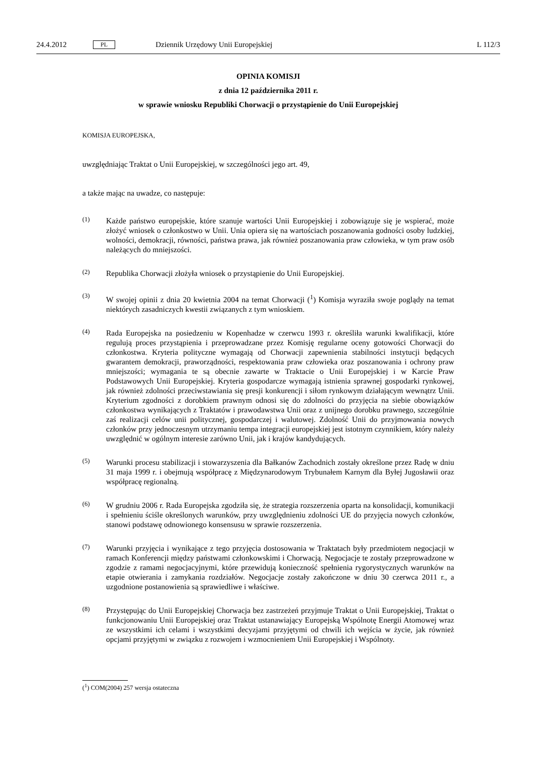24.4.2012 PL Dziennik Urzędowy Unii Europejskiej L 112/3
OPINIA KOMISJI
z dnia 12 października 2011 r.
w sprawie wniosku Republiki Chorwacji o przystąpienie do Unii Europejskiej
KOMISJA EUROPEJSKA,
uwzględniając Traktat o Unii Europejskiej, w szczególności jego art. 49,
a także mając na uwadze, co następuje:
(1)
Każde państwo europejskie, które szanuje wartości Unii Europejskiej i zobowiązuje się je wspierać, może złożyć wniosek o członkostwo w Unii. Unia opiera się na wartościach poszanowania godności osoby ludzkiej, wolności, demokracji, równości, państwa prawa, jak również poszanowania praw człowieka, w tym praw osób należących do mniejszości.
(2)
Republika Chorwacji złożyła wniosek o przystąpienie do Unii Europejskiej.
(3)
W swojej opinii z dnia 20 kwietnia 2004 na temat Chorwacji (<sup>1</sup>) Komisja wyraziła swoje poglądy na temat niektórych zasadniczych kwestii związanych z tym wnioskiem.
(4)
Rada Europejska na posiedzeniu w Kopenhadze w czerwcu 1993 r. określiła warunki kwalifikacji, które regulują proces przystąpienia i przeprowadzane przez Komisję regularne oceny gotowości Chorwacji do członkostwa. Kryteria polityczne wymagają od Chorwacji zapewnienia stabilności instytucji będących gwarantem demokracji, praworządności, respektowania praw człowieka oraz poszanowania i ochrony praw mniejszości; wymagania te są obecnie zawarte w Traktacie o Unii Europejskiej i w Karcie Praw Podstawowych Unii Europejskiej. Kryteria gospodarcze wymagają istnienia sprawnej gospodarki rynkowej, jak również zdolności przeciwstawiania się presji konkurencji i siłom rynkowym działającym wewnątrz Unii. Kryterium zgodności z dorobkiem prawnym odnosi się do zdolności do przyjęcia na siebie obowiązków członkostwa wynikających z Traktatów i prawodawstwa Unii oraz z unijnego dorobku prawnego, szczególnie zaś realizacji celów unii politycznej, gospodarczej i walutowej. Zdolność Unii do przyjmowania nowych członków przy jednoczesnym utrzymaniu tempa integracji europejskiej jest istotnym czynnikiem, który należy uwzględnić w ogólnym interesie zarówno Unii, jak i krajów kandydujących.
(5)
Warunki procesu stabilizacji i stowarzyszenia dla Bałkanów Zachodnich zostały określone przez Radę w dniu 31 maja 1999 r. i obejmują współpracę z Międzynarodowym Trybunałem Karnym dla Byłej Jugosławii oraz współpracę regionalną.
(6)
W grudniu 2006 r. Rada Europejska zgodziła się, że strategia rozszerzenia oparta na konsolidacji, komunikacji i spełnieniu ściśle określonych warunków, przy uwzględnieniu zdolności UE do przyjęcia nowych członków, stanowi podstawę odnowionego konsensusu w sprawie rozszerzenia.
(7)
Warunki przyjęcia i wynikające z tego przyjęcia dostosowania w Traktatach były przedmiotem negocjacji w ramach Konferencji między państwami członkowskimi i Chorwacją. Negocjacje te zostały przeprowadzone w zgodzie z ramami negocjacyjnymi, które przewidują konieczność spełnienia rygorystycznych warunków na etapie otwierania i zamykania rozdziałów. Negocjacje zostały zakończone w dniu 30 czerwca 2011 r., a uzgodnione postanowienia są sprawiedliwe i właściwe.
(8)
Przystępując do Unii Europejskiej Chorwacja bez zastrzeżeń przyjmuje Traktat o Unii Europejskiej, Traktat o funkcjonowaniu Unii Europejskiej oraz Traktat ustanawiający Europejską Wspólnotę Energii Atomowej wraz ze wszystkimi ich celami i wszystkimi decyzjami przyjętymi od chwili ich wejścia w życie, jak również opcjami przyjętymi w związku z rozwojem i wzmocnieniem Unii Europejskiej i Wspólnoty.
(<sup>1</sup>) COM(2004) 257 wersja ostateczna